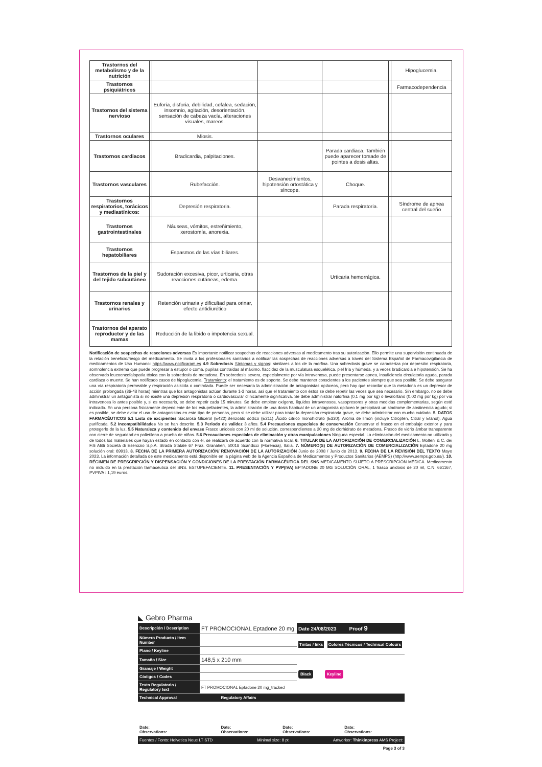| Trastornos del metabolismo y de la nutrición | | | | | | Hipoglucemia. |
| Trastornos psiquiátricos | | | | | | Farmacodependencia |
| Trastornos del sistema nervioso | | Euforia, disforia, debilidad, cefalea, sedación, insomnio, agitación, desorientación, sensación de cabeza vacía, alteraciones visuales, mareos. | | | | |
| Trastornos oculares | | Miosis. | | | | |
| Trastornos cardiacos | | Bradicardia, palpitaciones. | | Parada cardiaca. También puede aparecer torsade de pointes a dosis altas. | | |
| Trastornos vasculares | | Rubefacción. | Desvanecimientos, hipotensión ortostática y síncope. | Choque. | | |
| Trastornos respiratorios, torácicos y mediastínicos: | | Depresión respiratoria. | | Parada respiratoria. | | Síndrome de apnea central del sueño |
| Trastornos gastrointestinales | | Náuseas, vómitos, estreñimiento, xerostomía, anorexia. | | | | |
| Trastornos hepatobiliares | | Espasmos de las vías biliares. | | | | |
| Trastornos de la piel y del tejido subcutáneo | | Sudoración excesiva, picor, urticaria, otras reacciones cutáneas, edema. | | Urticaria hemorrágica. | | |
| Trastornos renales y urinarios | | Retención urinaria y dificultad para orinar, efecto antidiurético | | | | |
| Trastornos del aparato reproductor y de las mamas | | Reducción de la libido o impotencia sexual. | | | | |
Notificación de sospechas de reacciones adversas Es importante notificar sospechas de reacciones adversas al medicamento tras su autorización. Ello permite una supervisión continuada de la relación beneficio/riesgo del medicamento. Se invita a los profesionales sanitarios a notificar las sospechas de reacciones adversas a través del Sistema Español de Farmacovigilancia de medicamentos de Uso Humano: https://www.notificaram.es 4.9 Sobredosis Síntomas y signos: similares a los de la morfina. Una sobredosis grave se caracteriza por depresión respiratoria, somnolencia extrema que puede progresar a estupor o coma, pupilas contraídas al máximo, flaccidez de la musculatura esquelética, piel fría y húmeda, y a veces bradicardia e hipotensión. Se ha observado leucoencefalopatía tóxica con la sobredosis de metadona. En sobredosis severa, especialmente por vía intravenosa, puede presentarse apnea, insuficiencia circulatoria aguda, parada cardiaca o muerte. Se han notificado casos de hipoglucemia. Tratamiento: el tratamiento es de soporte. Se debe mantener conscientes a los pacientes siempre que sea posible. Se debe asegurar una vía respiratoria permeable y respiración asistida o controlada. Puede ser necesaria la administración de antagonistas opiáceos, pero hay que recordar que la metadona es un depresor de acción prolongada (36-48 horas) mientras que los antagonistas actúan durante 1-3 horas, así que el tratamiento con éstos se debe repetir las veces que sea necesario. Sin embargo, no se debe administrar un antagonista si no existe una depresión respiratoria o cardiovascular clínicamente significativa. Se debe administrar nalorfina (0,1 mg por kg) o levalorfano (0,02 mg por kg) por vía intravenosa lo antes posible y, si es necesario, se debe repetir cada 15 minutos. Se debe emplear oxígeno, líquidos intravenosos, vasopresores y otras medidas complementarias, según esté indicado. En una persona físicamente dependiente de los estupefacientes, la administración de una dosis habitual de un antagonista opiáceo le precipitará un síndrome de abstinencia agudo; si es posible, se debe evitar el uso de antagonistas en este tipo de personas, pero si se debe utilizar para tratar la depresión respiratoria grave, se debe administrar con mucho cuidado. 5. DATOS FARMACÉUTICOS 5.1 Lista de excipientes Sacarosa Glicerol (E422),Benzoato sódico (E211) ,Ácido cítrico monohidrato (E330), Aroma de limón (incluye Citropten, Citral y Etanol), Agua purificada. 5.2 Incompatibilidades No se han descrito. 5.3 Periodo de validez 3 años. 5.4 Precauciones especiales de conservación Conservar el frasco en el embalaje exterior y para protegerlo de la luz. 5.5 Naturaleza y contenido del envase Frasco unidosis con 20 ml de solución, correspondientes a 20 mg de clorhidrato de metadona. Frasco de vidrio ámbar transparente con cierre de seguridad en polietileno a prueba de niños. 5.6 Precauciones especiales de eliminación y otras manipulaciones Ninguna especial. La eliminación del medicamento no utilizado y de todos los materiales que hayan estado en contacto con él, se realizará de acuerdo con la normativa local. 6. TITULAR DE LA AUTORIZACIÓN DE COMERCIALIZACIÓN L. Molteni & C. dei F.lli Alitti Società di Esercizio S.p.A. Strada Statale 67 Fraz. Granatieri, 50018 Scandicci (Florencia), Italia. 7. NÚMERO(S) DE AUTORIZACIÓN DE COMERCIALIZACIÓN Eptadone 20 mg solución oral: 69913. 8. FECHA DE LA PRIMERA AUTORIZACIÓN/ RENOVACIÓN DE LA AUTORIZACIÓN Junio de 2008 / Junio de 2013. 9. FECHA DE LA REVISIÓN DEL TEXTO Mayo 2023. La información detallada de este medicamento está disponible en la página web de la Agencia Española de Medicamentos y Productos Sanitarios (AEMPS) (http://www.aemps.gob.es/). 10. RÉGIMEN DE PRESCRIPCIÓN Y DISPENSACIÓN Y CONDICIONES DE LA PRESTACIÓN FARMACÉUTICA DEL SNS MEDICAMENTO SUJETO A PRESCRIPCIÓN MÉDICA. Medicamento no incluido en la prestación farmacéutica del SNS. ESTUPEFACIENTE. 11. PRESENTACIÓN Y PVP(IVA) EPTADONE 20 MG SOLUCIÓN ORAL, 1 frasco unidosis de 20 ml, C.N. 661167, PVPIVA : 1,19 euros.
◣ Gebro Pharma
| Descripción / Description | FT PROMOCIONAL Eptadone 20 mg | Date 24/08/2023 Proof 9 |
| Número Producto / Item Number | | Tintas / Inks Colores Técnicos / Technical Colours |
| Plano / Keyline | | |
| Tamaño / Size | 148,5 x 210 mm | Black Keyline |
| Gramaje / Weight | | |
| Códigos / Codes | | |
| Texto Regulatorio / Regulatory text | FT PROMOCIONAL Eptadone 20 mg_tracked | |
| Technical Approval | Regulatory Affairs | | |
| Date: Observations: | Date: Observations: | Date: Observations: | Date: Observations: |
Fuentes / Fonts: Helvetica Neue LT STD Minimal size: 8 pt Artworker: Thinkinpress AMS Project:
Page 3 of 3